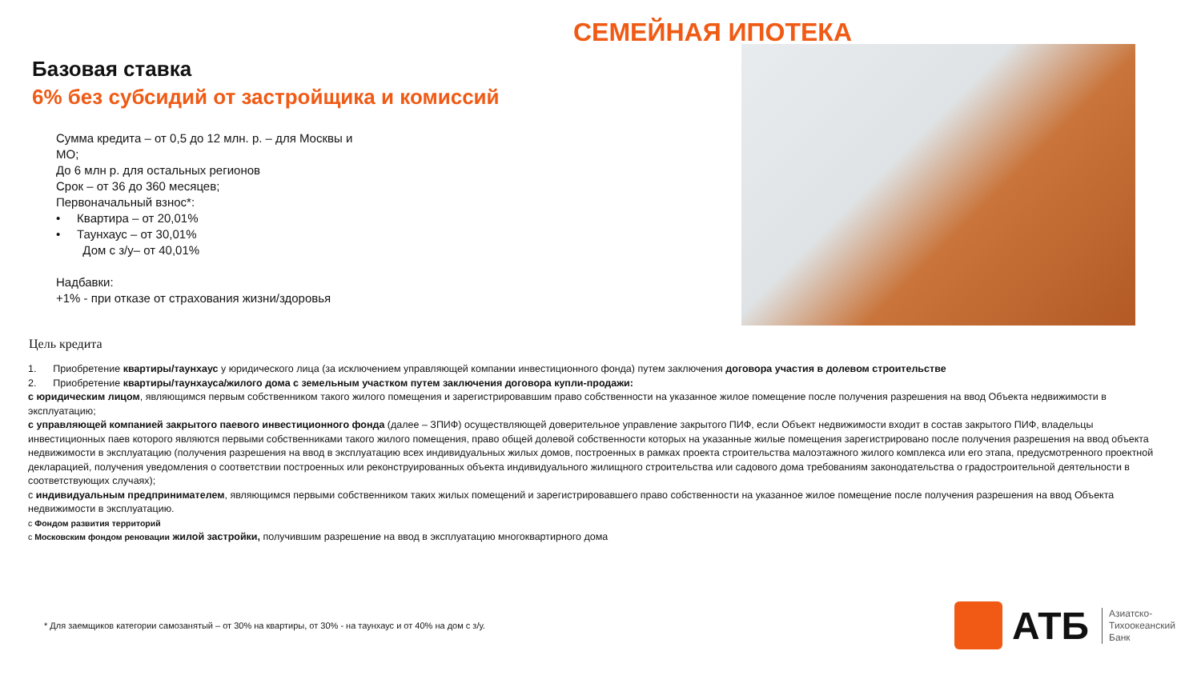СЕМЕЙНАЯ ИПОТЕКА
Базовая ставка
6% без субсидий от застройщика и комиссий
Сумма кредита – от 0,5 до 12 млн. р. – для Москвы и МО;
До 6 млн р. для остальных регионов
Срок – от 36 до 360 месяцев;
Первоначальный взнос*:
• Квартира – от 20,01%
• Таунхаус – от 30,01%
Дом с з/у– от 40,01%
Надбавки:
+1% - при отказе от страхования жизни/здоровья
Цель кредита
1. Приобретение квартиры/таунхаус у юридического лица (за исключением управляющей компании инвестиционного фонда) путем заключения договора участия в долевом строительстве
2. Приобретение квартиры/таунхауса/жилого дома с земельным участком путем заключения договора купли-продажи:
с юридическим лицом, являющимся первым собственником такого жилого помещения и зарегистрировавшим право собственности на указанное жилое помещение после получения разрешения на ввод Объекта недвижимости в эксплуатацию;
с управляющей компанией закрытого паевого инвестиционного фонда (далее – ЗПИФ) осуществляющей доверительное управление закрытого ПИФ, если Объект недвижимости входит в состав закрытого ПИФ, владельцы инвестиционных паев которого являются первыми собственниками такого жилого помещения, право общей долевой собственности которых на указанные жилые помещения зарегистрировано после получения разрешения на ввод объекта недвижимости в эксплуатацию (получения разрешения на ввод в эксплуатацию всех индивидуальных жилых домов, построенных в рамках проекта строительства малоэтажного жилого комплекса или его этапа, предусмотренного проектной декларацией, получения уведомления о соответствии построенных или реконструированных объекта индивидуального жилищного строительства или садового дома требованиям законодательства о градостроительной деятельности в соответствующих случаях);
с индивидуальным предпринимателем, являющимся первыми собственником таких жилых помещений и зарегистрировавшего право собственности на указанное жилое помещение после получения разрешения на ввод Объекта недвижимости в эксплуатацию.
с Фондом развития территорий
с Московским фондом реновации жилой застройки, получившим разрешение на ввод в эксплуатацию многоквартирного дома
* Для заемщиков категории самозанятый – от 30% на квартиры, от 30% - на таунхаус и от 40% на дом с з/у.
АТБ
Азиатско-
Тихоокеанский
Банк